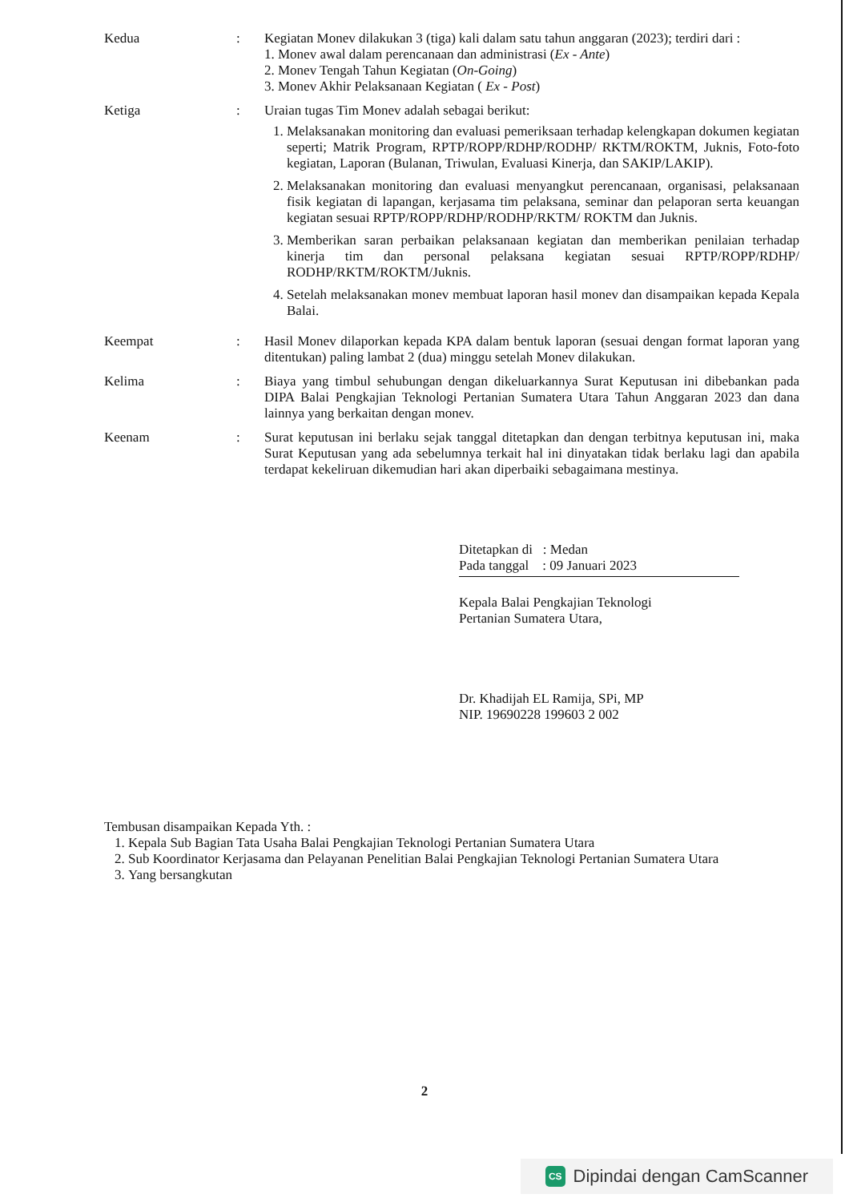Kedua : Kegiatan Monev dilakukan 3 (tiga) kali dalam satu tahun anggaran (2023); terdiri dari :
1. Monev awal dalam perencanaan dan administrasi (Ex - Ante)
2. Monev Tengah Tahun Kegiatan (On-Going)
3. Monev Akhir Pelaksanaan Kegiatan ( Ex - Post)
Ketiga : Uraian tugas Tim Monev adalah sebagai berikut:
1. Melaksanakan monitoring dan evaluasi pemeriksaan terhadap kelengkapan dokumen kegiatan seperti; Matrik Program, RPTP/ROPP/RDHP/RODHP/ RKTM/ROKTM, Juknis, Foto-foto kegiatan, Laporan (Bulanan, Triwulan, Evaluasi Kinerja, dan SAKIP/LAKIP).
2. Melaksanakan monitoring dan evaluasi menyangkut perencanaan, organisasi, pelaksanaan fisik kegiatan di lapangan, kerjasama tim pelaksana, seminar dan pelaporan serta keuangan kegiatan sesuai RPTP/ROPP/RDHP/RODHP/RKTM/ ROKTM dan Juknis.
3. Memberikan saran perbaikan pelaksanaan kegiatan dan memberikan penilaian terhadap kinerja tim dan personal pelaksana kegiatan sesuai RPTP/ROPP/RDHP/ RODHP/RKTM/ROKTM/Juknis.
4. Setelah melaksanakan monev membuat laporan hasil monev dan disampaikan kepada Kepala Balai.
Keempat : Hasil Monev dilaporkan kepada KPA dalam bentuk laporan (sesuai dengan format laporan yang ditentukan) paling lambat 2 (dua) minggu setelah Monev dilakukan.
Kelima : Biaya yang timbul sehubungan dengan dikeluarkannya Surat Keputusan ini dibebankan pada DIPA Balai Pengkajian Teknologi Pertanian Sumatera Utara Tahun Anggaran 2023 dan dana lainnya yang berkaitan dengan monev.
Keenam : Surat keputusan ini berlaku sejak tanggal ditetapkan dan dengan terbitnya keputusan ini, maka Surat Keputusan yang ada sebelumnya terkait hal ini dinyatakan tidak berlaku lagi dan apabila terdapat kekeliruan dikemudian hari akan diperbaiki sebagaimana mestinya.
Ditetapkan di : Medan
Pada tanggal : 09 Januari 2023
Kepala Balai Pengkajian Teknologi
Pertanian Sumatera Utara,
Dr. Khadijah EL Ramija, SPi, MP
NIP. 19690228 199603 2 002
Tembusan disampaikan Kepada Yth. :
1. Kepala Sub Bagian Tata Usaha Balai Pengkajian Teknologi Pertanian Sumatera Utara
2. Sub Koordinator Kerjasama dan Pelayanan Penelitian Balai Pengkajian Teknologi Pertanian Sumatera Utara
3. Yang bersangkutan
2
CS Dipindai dengan CamScanner